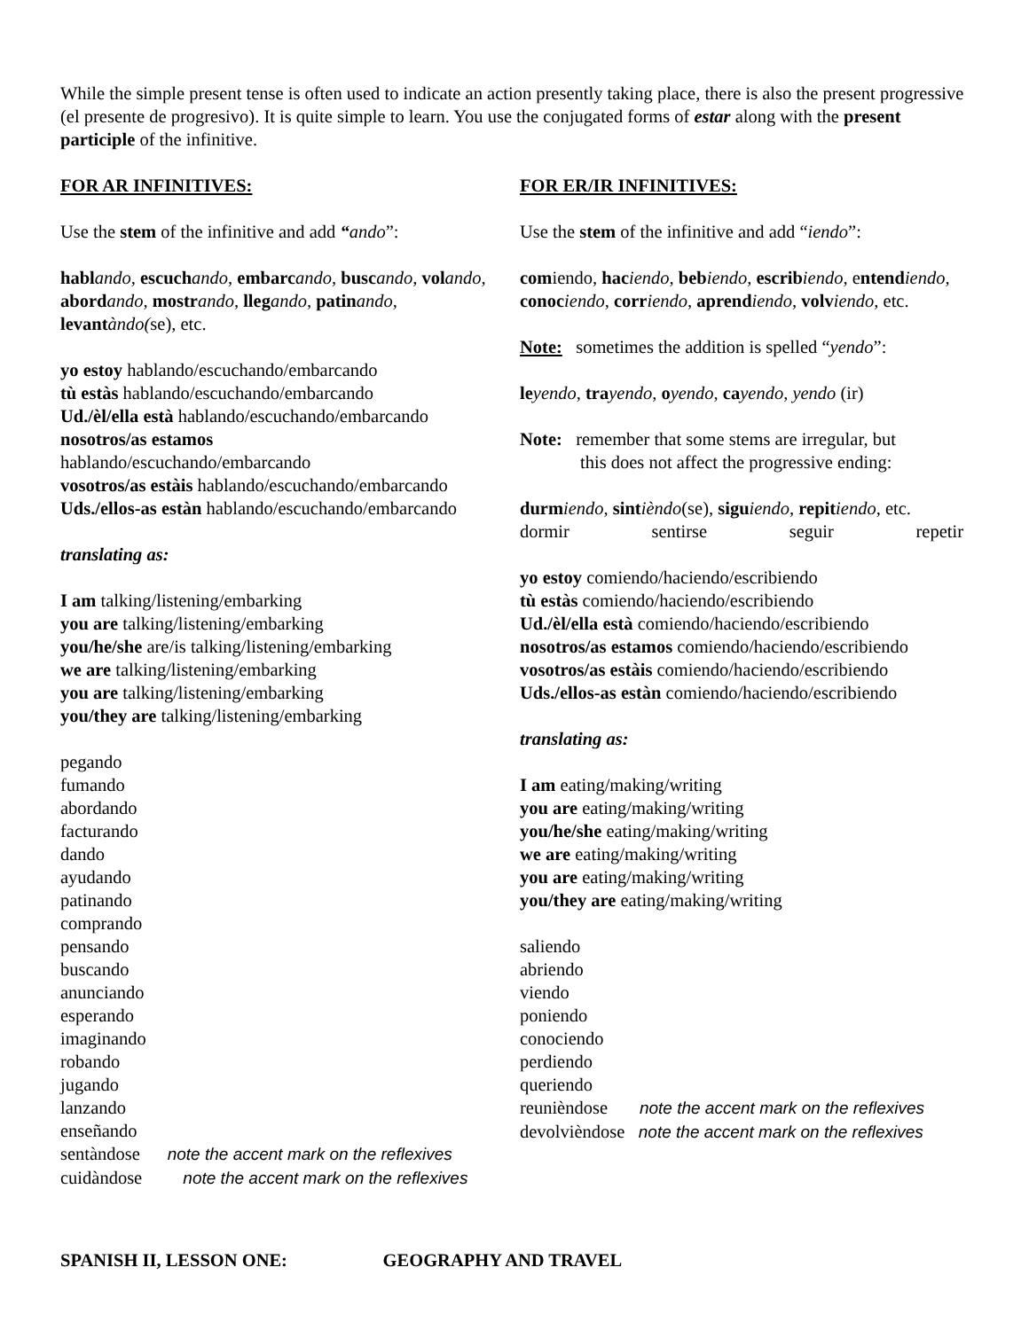While the simple present tense is often used to indicate an action presently taking place, there is also the present progressive (el presente de progresivo). It is quite simple to learn. You use the conjugated forms of estar along with the present participle of the infinitive.
FOR AR INFINITIVES:
Use the stem of the infinitive and add “ando”:
habl ando, escuch ando, embarc ando, busc ando, vol ando, abord ando, mostr ando, lleg ando, patin ando, levant àndo(se), etc.
yo estoy hablando/escuchando/embarcando
tù estàs hablando/escuchando/embarcando
Ud./èl/ella està hablando/escuchando/embarcando
nosotros/as estamos
hablando/escuchando/embarcando
vosotros/as estàis hablando/escuchando/embarcando
Uds./ellos-as estàn hablando/escuchando/embarcando
translating as:
I am talking/listening/embarking
you are talking/listening/embarking
you/he/she are/is talking/listening/embarking
we are talking/listening/embarking
you are talking/listening/embarking
you/they are talking/listening/embarking
pegando
fumando
abordando
facturando
dando
ayudando
patinando
comprando
pensando
buscando
anunciando
esperando
imaginando
robando
jugando
lanzando
enseñando
sentàndose note the accent mark on the reflexives
cuidàndose note the accent mark on the reflexives
FOR ER/IR INFINITIVES:
Use the stem of the infinitive and add “iendo”:
comiendo, hac iendo, beb iendo, escrib iendo, entend iendo, conoc iendo, corr iendo, aprend iendo, volv iendo, etc.
Note: sometimes the addition is spelled “yendo”:
le yendo, tra yendo, oyendo, ca yendo, yendo (ir)
Note: remember that some stems are irregular, but
this does not affect the progressive ending:
durm iendo, sint ièndo(se), sigu iendo, repit iendo, etc.
dormir sentirse seguir repetir
yo estoy comiendo/haciendo/escribiendo
tù estàs comiendo/haciendo/escribiendo
Ud./èl/ella està comiendo/haciendo/escribiendo
nosotros/as estamos comiendo/haciendo/escribiendo
vosotros/as estàis comiendo/haciendo/escribiendo
Uds./ellos-as estàn comiendo/haciendo/escribiendo
translating as:
I am eating/making/writing
you are eating/making/writing
you/he/she eating/making/writing
we are eating/making/writing
you are eating/making/writing
you/they are eating/making/writing
saliendo
abriendo
viendo
poniendo
conociendo
perdiendo
queriendo
reunièndose note the accent mark on the reflexives
devolvièndose note the accent mark on the reflexives
SPANISH II, LESSON ONE: GEOGRAPHY AND TRAVEL